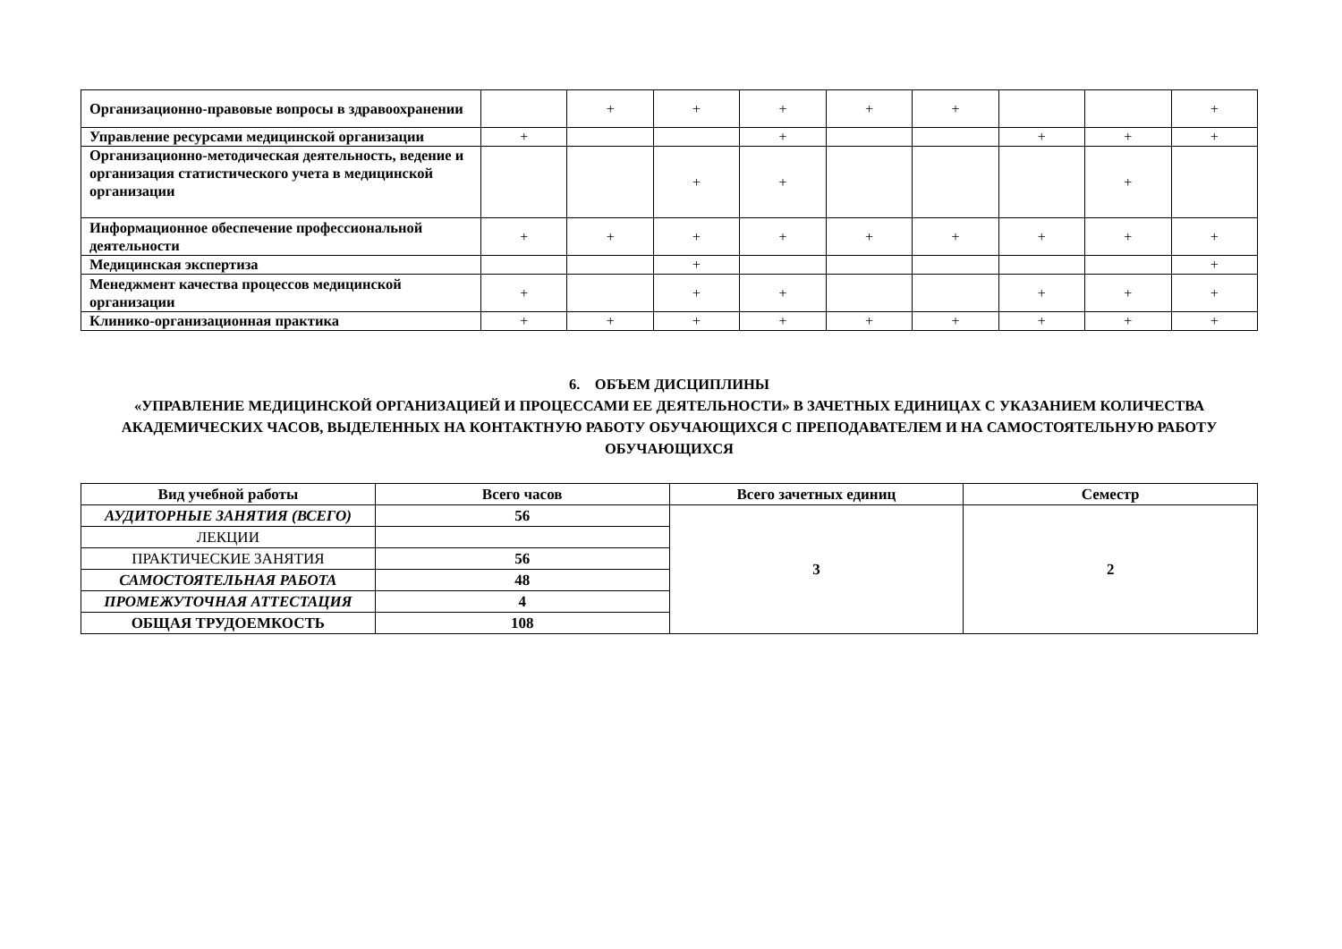| Организационно-правовые вопросы в здравоохранении | | + | + | + | + | + | | | + |
| Управление ресурсами медицинской организации | + | | | + | | | + | + | + |
| Организационно-методическая деятельность, ведение и организация статистического учета в медицинской организации | | | + | + | | | | + | |
| Информационное обеспечение профессиональной деятельности | + | + | + | + | + | + | + | + | + |
| Медицинская экспертиза | | | + | | | | | | + |
| Менеджмент качества процессов медицинской организации | + | | + | + | | | + | + | + |
| Клинико-организационная практика | + | + | + | + | + | + | + | + | + |
6. ОБЪЕМ ДИСЦИПЛИНЫ
«УПРАВЛЕНИЕ МЕДИЦИНСКОЙ ОРГАНИЗАЦИЕЙ И ПРОЦЕССАМИ ЕЕ ДЕЯТЕЛЬНОСТИ» В ЗАЧЕТНЫХ ЕДИНИЦАХ С УКАЗАНИЕМ КОЛИЧЕСТВА АКАДЕМИЧЕСКИХ ЧАСОВ, ВЫДЕЛЕННЫХ НА КОНТАКТНУЮ РАБОТУ ОБУЧАЮЩИХСЯ С ПРЕПОДАВАТЕЛЕМ И НА САМОСТОЯТЕЛЬНУЮ РАБОТУ ОБУЧАЮЩИХСЯ
| Вид учебной работы | Всего часов | Всего зачетных единиц | Семестр |
| --- | --- | --- | --- |
| АУДИТОРНЫЕ ЗАНЯТИЯ (ВСЕГО) | 56 | 3 | 2 |
| ЛЕКЦИИ | | | |
| ПРАКТИЧЕСКИЕ ЗАНЯТИЯ | 56 | | |
| САМОСТОЯТЕЛЬНАЯ РАБОТА | 48 | | |
| ПРОМЕЖУТОЧНАЯ АТТЕСТАЦИЯ | 4 | | |
| ОБЩАЯ ТРУДОЕМКОСТЬ | 108 | | |